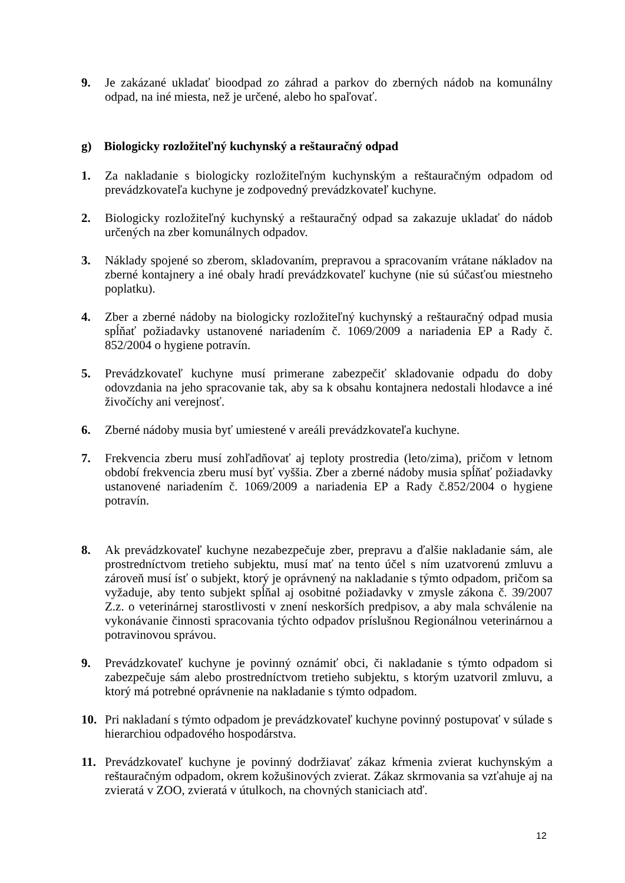9. Je zakázané ukladať bioodpad zo záhrad a parkov do zberných nádob na komunálny odpad, na iné miesta, než je určené, alebo ho spaľovať.
g) Biologicky rozložiteľný kuchynský a reštauračný odpad
1. Za nakladanie s biologicky rozložiteľným kuchynským a reštauračným odpadom od prevádzkovateľa kuchyne je zodpovedný prevádzkovateľ kuchyne.
2. Biologicky rozložiteľný kuchynský a reštauračný odpad sa zakazuje ukladať do nádob určených na zber komunálnych odpadov.
3. Náklady spojené so zberom, skladovaním, prepravou a spracovaním vrátane nákladov na zberné kontajnery a iné obaly hradí prevádzkovateľ kuchyne (nie sú súčasťou miestneho poplatku).
4. Zber a zberné nádoby na biologicky rozložiteľný kuchynský a reštauračný odpad musia spĺňať požiadavky ustanovené nariadením č. 1069/2009 a nariadenia EP a Rady č. 852/2004 o hygiene potravín.
5. Prevádzkovateľ kuchyne musí primerane zabezpečiť skladovanie odpadu do doby odovzdania na jeho spracovanie tak, aby sa k obsahu kontajnera nedostali hlodavce a iné živočíchy ani verejnosť.
6. Zberné nádoby musia byť umiestené v areáli prevádzkovateľa kuchyne.
7. Frekvencia zberu musí zohľadňovať aj teploty prostredia (leto/zima), pričom v letnom období frekvencia zberu musí byť vyššia. Zber a zberné nádoby musia spĺňať požiadavky ustanovené nariadením č. 1069/2009 a nariadenia EP a Rady č.852/2004 o hygiene potravín.
8. Ak prevádzkovateľ kuchyne nezabezpečuje zber, prepravu a ďalšie nakladanie sám, ale prostredníctvom tretieho subjektu, musí mať na tento účel s ním uzatvorenú zmluvu a zároveň musí ísť o subjekt, ktorý je oprávnený na nakladanie s týmto odpadom, pričom sa vyžaduje, aby tento subjekt spĺňal aj osobitné požiadavky v zmysle zákona č. 39/2007 Z.z. o veterinárnej starostlivosti v znení neskorších predpisov, a aby mala schválenie na vykonávanie činnosti spracovania týchto odpadov príslušnou Regionálnou veterinárnou a potravinovou správou.
9. Prevádzkovateľ kuchyne je povinný oznámiť obci, či nakladanie s týmto odpadom si zabezpečuje sám alebo prostredníctvom tretieho subjektu, s ktorým uzatvoril zmluvu, a ktorý má potrebné oprávnenie na nakladanie s týmto odpadom.
10. Pri nakladaní s týmto odpadom je prevádzkovateľ kuchyne povinný postupovať v súlade s hierarchiou odpadového hospodárstva.
11. Prevádzkovateľ kuchyne je povinný dodržiavať zákaz kŕmenia zvierat kuchynským a reštauračným odpadom, okrem kožušinových zvierat. Zákaz skrmovania sa vzťahuje aj na zvieratá v ZOO, zvieratá v útulkoch, na chovných staniciach atď.
12